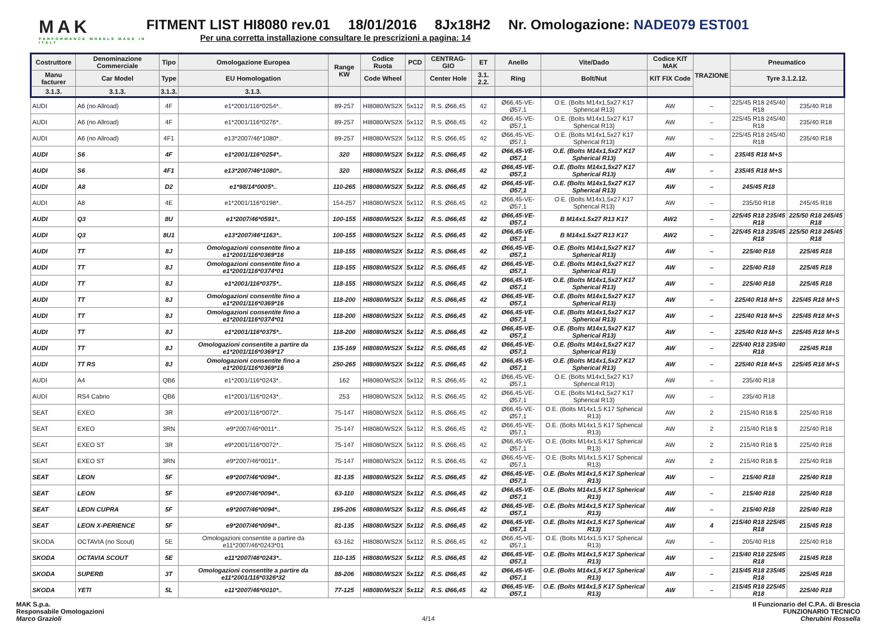MAK
PERFORMANCE WHEELS MADE IN ITALY
FITMENT LIST HI8080 rev.01 18/01/2016 8Jx18H2 Nr. Omologazione: NADE079 EST001
Per una corretta installazione consultare le prescrizioni a pagina: 14
| Costruttore | Denominazione Commerciale | Tipo | Omologazione Europea | Range KW | Codice Ruota | PCD | CENTRAG-GIO | ET | Anello | Vite/Dado | Codice KIT MAK | TRAZIONE | Pneumatico | |
| --- | --- | --- | --- | --- | --- | --- | --- | --- | --- | --- | --- | --- | --- | --- |
| Manu facturer | Car Model | Type | EU Homologation | | Code Wheel | | Center Hole | 3.1. 2.2. | Ring | Bolt/Nut | KIT FIX Code | | Tyre 3.1.2.12. | |
| 3.1.3. | 3.1.3. | 3.1.3. | 3.1.3. | | | | | | | | | | | |
| AUDI | A6 (no Allroad) | 4F | e1*2001/116*0254*.. | 89-257 | HI8080/WS2X | 5x112 | R.S. Ø66,45 | 42 | Ø66,45-VE-Ø57,1 | O.E. (Bolts M14x1,5x27 K17 Spherical R13) | AW | – | 225/45 R18 245/40 R18 | 235/40 R18 |
| AUDI | A6 (no Allroad) | 4F | e1*2001/116*0276*.. | 89-257 | HI8080/WS2X | 5x112 | R.S. Ø66,45 | 42 | Ø66,45-VE-Ø57,1 | O.E. (Bolts M14x1,5x27 K17 Spherical R13) | AW | – | 225/45 R18 245/40 R18 | 235/40 R18 |
| AUDI | A6 (no Allroad) | 4F1 | e13*2007/46*1080*.. | 89-257 | HI8080/WS2X | 5x112 | R.S. Ø66,45 | 42 | Ø66,45-VE-Ø57,1 | O.E. (Bolts M14x1,5x27 K17 Spherical R13) | AW | – | 225/45 R18 245/40 R18 | 235/40 R18 |
| AUDI | S6 | 4F | e1*2001/116*0254*.. | 320 | HI8080/WS2X | 5x112 | R.S. Ø66,45 | 42 | Ø66,45-VE-Ø57,1 | O.E. (Bolts M14x1,5x27 K17 Spherical R13) | AW | – | 235/45 R18 M+S | |
| AUDI | S6 | 4F1 | e13*2007/46*1080*.. | 320 | HI8080/WS2X | 5x112 | R.S. Ø66,45 | 42 | Ø66,45-VE-Ø57,1 | O.E. (Bolts M14x1,5x27 K17 Spherical R13) | AW | – | 235/45 R18 M+S | |
| AUDI | A8 | D2 | e1*98/14*0005*.. | 110-265 | HI8080/WS2X | 5x112 | R.S. Ø66,45 | 42 | Ø66,45-VE-Ø57,1 | O.E. (Bolts M14x1,5x27 K17 Spherical R13) | AW | – | 245/45 R18 | |
| AUDI | A8 | 4E | e1*2001/116*0198*.. | 154-257 | HI8080/WS2X | 5x112 | R.S. Ø66,45 | 42 | Ø66,45-VE-Ø57,1 | O.E. (Bolts M14x1,5x27 K17 Spherical R13) | AW | – | 235/50 R18 | 245/45 R18 |
| AUDI | Q3 | 8U | e1*2007/46*0591*.. | 100-155 | HI8080/WS2X | 5x112 | R.S. Ø66,45 | 42 | Ø66,45-VE-Ø57,1 | B M14x1.5x27 R13 K17 | AW2 | – | 225/45 R18 235/45 R18 | 225/50 R18 245/45 R18 |
| AUDI | Q3 | 8U1 | e13*2007/46*1163*.. | 100-155 | HI8080/WS2X | 5x112 | R.S. Ø66,45 | 42 | Ø66,45-VE-Ø57,1 | B M14x1.5x27 R13 K17 | AW2 | – | 225/45 R18 235/45 R18 | 225/50 R18 245/45 R18 |
| AUDI | TT | 8J | Omologazioni consentite fino a e1*2001/116*0369*16 | 118-155 | HI8080/WS2X | 5x112 | R.S. Ø66,45 | 42 | Ø66,45-VE-Ø57,1 | O.E. (Bolts M14x1,5x27 K17 Spherical R13) | AW | – | 225/40 R18 | 225/45 R18 |
| AUDI | TT | 8J | Omologazioni consentite fino a e1*2001/116*0374*01 | 118-155 | HI8080/WS2X | 5x112 | R.S. Ø66,45 | 42 | Ø66,45-VE-Ø57,1 | O.E. (Bolts M14x1,5x27 K17 Spherical R13) | AW | – | 225/40 R18 | 225/45 R18 |
| AUDI | TT | 8J | e1*2001/116*0375*.. | 118-155 | HI8080/WS2X | 5x112 | R.S. Ø66,45 | 42 | Ø66,45-VE-Ø57,1 | O.E. (Bolts M14x1,5x27 K17 Spherical R13) | AW | – | 225/40 R18 | 225/45 R18 |
| AUDI | TT | 8J | Omologazioni consentite fino a e1*2001/116*0369*16 | 118-200 | HI8080/WS2X | 5x112 | R.S. Ø66,45 | 42 | Ø66,45-VE-Ø57,1 | O.E. (Bolts M14x1,5x27 K17 Spherical R13) | AW | – | 225/40 R18 M+S | 225/45 R18 M+S |
| AUDI | TT | 8J | Omologazioni consentite fino a e1*2001/116*0374*01 | 118-200 | HI8080/WS2X | 5x112 | R.S. Ø66,45 | 42 | Ø66,45-VE-Ø57,1 | O.E. (Bolts M14x1,5x27 K17 Spherical R13) | AW | – | 225/40 R18 M+S | 225/45 R18 M+S |
| AUDI | TT | 8J | e1*2001/116*0375*.. | 118-200 | HI8080/WS2X | 5x112 | R.S. Ø66,45 | 42 | Ø66,45-VE-Ø57,1 | O.E. (Bolts M14x1,5x27 K17 Spherical R13) | AW | – | 225/40 R18 M+S | 225/45 R18 M+S |
| AUDI | TT | 8J | Omologazioni consentite a partire da e1*2001/116*0369*17 | 135-169 | HI8080/WS2X | 5x112 | R.S. Ø66,45 | 42 | Ø66,45-VE-Ø57,1 | O.E. (Bolts M14x1,5x27 K17 Spherical R13) | AW | – | 225/40 R18 235/40 R18 | 225/45 R18 |
| AUDI | TT RS | 8J | Omologazioni consentite fino a e1*2001/116*0369*16 | 250-265 | HI8080/WS2X | 5x112 | R.S. Ø66,45 | 42 | Ø66,45-VE-Ø57,1 | O.E. (Bolts M14x1,5x27 K17 Spherical R13) | AW | – | 225/40 R18 M+S | 225/45 R18 M+S |
| AUDI | A4 | QB6 | e1*2001/116*0243*.. | 162 | HI8080/WS2X | 5x112 | R.S. Ø66,45 | 42 | Ø66,45-VE-Ø57,1 | O.E. (Bolts M14x1,5x27 K17 Spherical R13) | AW | – | 235/40 R18 | |
| AUDI | RS4 Cabrio | QB6 | e1*2001/116*0243*.. | 253 | HI8080/WS2X | 5x112 | R.S. Ø66,45 | 42 | Ø66,45-VE-Ø57,1 | O.E. (Bolts M14x1,5x27 K17 Spherical R13) | AW | – | 235/40 R18 | |
| SEAT | EXEO | 3R | e9*2001/116*0072*.. | 75-147 | HI8080/WS2X | 5x112 | R.S. Ø66,45 | 42 | Ø66,45-VE-Ø57,1 | O.E. (Bolts M14x1,5 K17 Spherical R13) | AW | 2 | 215/40 R18 $ | 225/40 R18 |
| SEAT | EXEO | 3RN | e9*2007/46*0011*.. | 75-147 | HI8080/WS2X | 5x112 | R.S. Ø66,45 | 42 | Ø66,45-VE-Ø57,1 | O.E. (Bolts M14x1,5 K17 Spherical R13) | AW | 2 | 215/40 R18 $ | 225/40 R18 |
| SEAT | EXEO ST | 3R | e9*2001/116*0072*.. | 75-147 | HI8080/WS2X | 5x112 | R.S. Ø66,45 | 42 | Ø66,45-VE-Ø57,1 | O.E. (Bolts M14x1,5 K17 Spherical R13) | AW | 2 | 215/40 R18 $ | 225/40 R18 |
| SEAT | EXEO ST | 3RN | e9*2007/46*0011*.. | 75-147 | HI8080/WS2X | 5x112 | R.S. Ø66,45 | 42 | Ø66,45-VE-Ø57,1 | O.E. (Bolts M14x1,5 K17 Spherical R13) | AW | 2 | 215/40 R18 $ | 225/40 R18 |
| SEAT | LEON | 5F | e9*2007/46*0094*.. | 81-135 | HI8080/WS2X | 5x112 | R.S. Ø66,45 | 42 | Ø66,45-VE-Ø57,1 | O.E. (Bolts M14x1,5 K17 Spherical R13) | AW | – | 215/40 R18 | 225/40 R18 |
| SEAT | LEON | 5F | e9*2007/46*0094*.. | 63-110 | HI8080/WS2X | 5x112 | R.S. Ø66,45 | 42 | Ø66,45-VE-Ø57,1 | O.E. (Bolts M14x1,5 K17 Spherical R13) | AW | – | 215/40 R18 | 225/40 R18 |
| SEAT | LEON CUPRA | 5F | e9*2007/46*0094*.. | 195-206 | HI8080/WS2X | 5x112 | R.S. Ø66,45 | 42 | Ø66,45-VE-Ø57,1 | O.E. (Bolts M14x1,5 K17 Spherical R13) | AW | – | 215/40 R18 | 225/40 R18 |
| SEAT | LEON X-PERIENCE | 5F | e9*2007/46*0094*.. | 81-135 | HI8080/WS2X | 5x112 | R.S. Ø66,45 | 42 | Ø66,45-VE-Ø57,1 | O.E. (Bolts M14x1,5 K17 Spherical R13) | AW | 4 | 215/40 R18 225/45 R18 | 215/45 R18 |
| SKODA | OCTAVIA (no Scout) | 5E | Omologazioni consentite a partire da e11*2007/46*0243*01 | 63-162 | HI8080/WS2X | 5x112 | R.S. Ø66,45 | 42 | Ø66,45-VE-Ø57,1 | O.E. (Bolts M14x1,5 K17 Spherical R13) | AW | – | 205/40 R18 | 225/40 R18 |
| SKODA | OCTAVIA SCOUT | 5E | e11*2007/46*0243*.. | 110-135 | HI8080/WS2X | 5x112 | R.S. Ø66,45 | 42 | Ø66,45-VE-Ø57,1 | O.E. (Bolts M14x1,5 K17 Spherical R13) | AW | – | 215/40 R18 225/45 R18 | 215/45 R18 |
| SKODA | SUPERB | 3T | Omologazioni consentite a partire da e11*2001/116*0326*32 | 88-206 | HI8080/WS2X | 5x112 | R.S. Ø66,45 | 42 | Ø66,45-VE-Ø57,1 | O.E. (Bolts M14x1,5 K17 Spherical R13) | AW | – | 215/45 R18 235/45 R18 | 225/45 R18 |
| SKODA | YETI | 5L | e11*2007/46*0010*.. | 77-125 | HI8080/WS2X | 5x112 | R.S. Ø66,45 | 42 | Ø66,45-VE-Ø57,1 | O.E. (Bolts M14x1,5 K17 Spherical R13) | AW | – | 215/45 R18 225/45 R18 | 225/40 R18 |
MAK S.p.a.
Responsabile Omologazioni
Marco Grazioli
4/14 Il Funzionario del C.P.A. di Brescia
FUNZIONARIO TECNICO
Cherubini Rossella